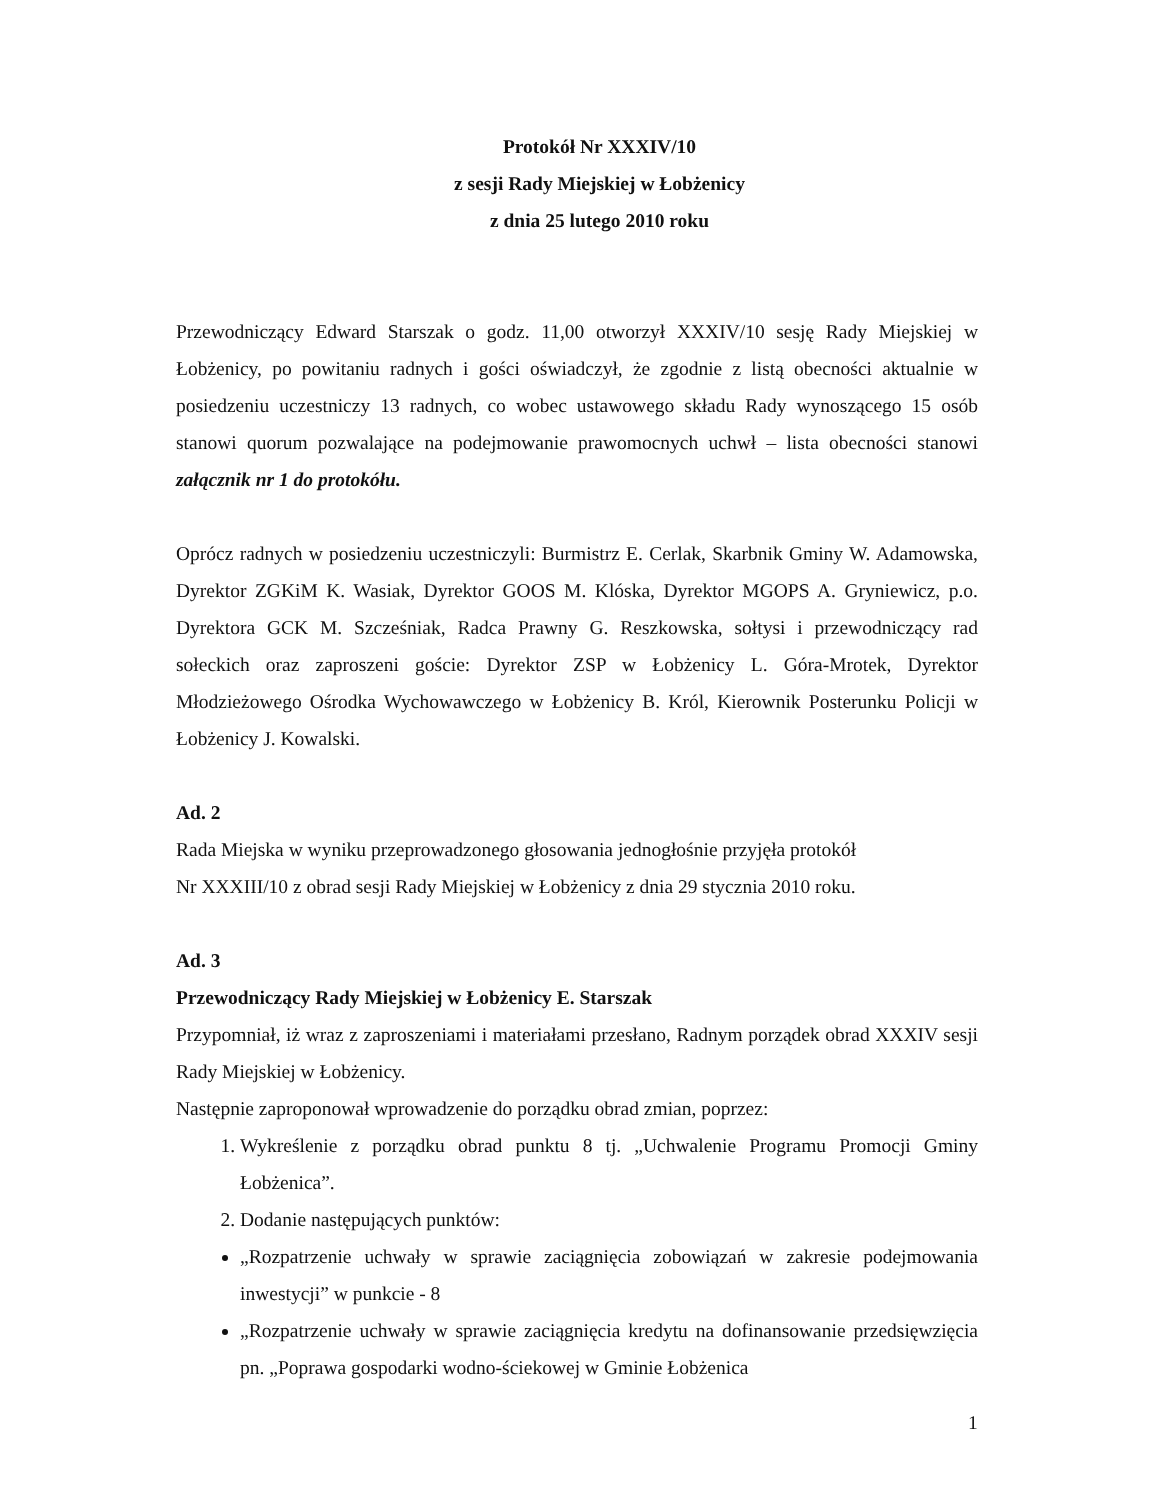Protokół Nr XXXIV/10
z sesji Rady Miejskiej w Łobżenicy
z dnia 25 lutego 2010 roku
Przewodniczący Edward Starszak o godz. 11,00 otworzył XXXIV/10 sesję Rady Miejskiej w Łobżenicy, po powitaniu radnych i gości oświadczył, że zgodnie z listą obecności aktualnie w posiedzeniu uczestniczy 13 radnych, co wobec ustawowego składu Rady wynoszącego 15 osób stanowi quorum pozwalające na podejmowanie prawomocnych uchwł – lista obecności stanowi załącznik nr 1 do protokółu.
Oprócz radnych w posiedzeniu uczestniczyli: Burmistrz E. Cerlak, Skarbnik Gminy W. Adamowska, Dyrektor ZGKiM K. Wasiak, Dyrektor GOOS M. Klóska, Dyrektor MGOPS A. Gryniewicz, p.o. Dyrektora GCK M. Szcześniak, Radca Prawny G. Reszkowska, sołtysi i przewodniczący rad sołeckich oraz zaproszeni goście: Dyrektor ZSP w Łobżenicy L. Góra-Mrotek, Dyrektor Młodzieżowego Ośrodka Wychowawczego w Łobżenicy B. Król, Kierownik Posterunku Policji w Łobżenicy J. Kowalski.
Ad. 2
Rada Miejska w wyniku przeprowadzonego głosowania jednogłośnie przyjęła protokół
Nr XXXIII/10 z obrad sesji Rady Miejskiej w Łobżenicy z dnia 29 stycznia 2010 roku.
Ad. 3
Przewodniczący Rady Miejskiej w Łobżenicy E. Starszak
Przypomniał, iż wraz z zaproszeniami i materiałami przesłano, Radnym porządek obrad XXXIV sesji Rady Miejskiej w Łobżenicy.
Następnie zaproponował wprowadzenie do porządku obrad zmian, poprzez:
1. Wykreślenie z porządku obrad punktu 8 tj. „Uchwalenie Programu Promocji Gminy Łobżenica”.
2. Dodanie następujących punktów:
„Rozpatrzenie uchwały w sprawie zaciągnięcia zobowiązań w zakresie podejmowania inwestycji” w punkcie - 8
„Rozpatrzenie uchwały w sprawie zaciągnięcia kredytu na dofinansowanie przedsięwzięcia pn. „Poprawa gospodarki wodno-ściekowej w Gminie Łobżenica
1